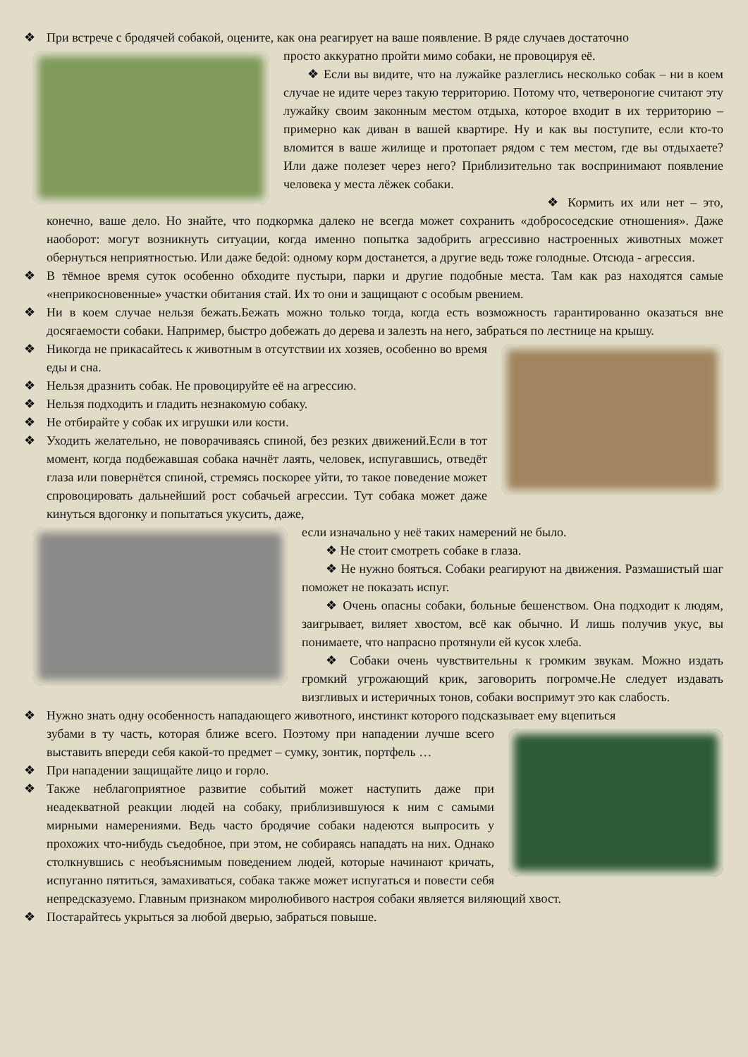❖ При встрече с бродячей собакой, оцените, как она реагирует на ваше появление. В ряде случаев достаточно
просто аккуратно пройти мимо собаки, не провоцируя её.
❖ Если вы видите, что на лужайке разлеглись несколько собак – ни в коем случае не идите через такую территорию. Потому что, четвероногие считают эту лужайку своим законным местом отдыха, которое входит в их территорию – примерно как диван в вашей квартире. Ну и как вы поступите, если кто-то вломится в ваше жилище и протопает рядом с тем местом, где вы отдыхаете? Или даже полезет через него? Приблизительно так воспринимают появление человека у места лёжек собаки.
❖ Кормить их или нет – это, конечно, ваше дело. Но знайте, что подкормка далеко не всегда может сохранить «добрососедские отношения». Даже наоборот: могут возникнуть ситуации, когда именно попытка задобрить агрессивно настроенных животных может обернуться неприятностью. Или даже бедой: одному корм достанется, а другие ведь тоже голодные. Отсюда - агрессия.
❖ В тёмное время суток особенно обходите пустыри, парки и другие подобные места. Там как раз находятся самые «неприкосновенные» участки обитания стай. Их то они и защищают с особым рвением.
❖ Ни в коем случае нельзя бежать.Бежать можно только тогда, когда есть возможность гарантированно оказаться вне досягаемости собаки. Например, быстро добежать до дерева и залезть на него, забраться по лестнице на крышу.
❖ Никогда не прикасайтесь к животным в отсутствии их хозяев, особенно во время еды и сна.
❖ Нельзя дразнить собак. Не провоцируйте её на агрессию.
❖ Нельзя подходить и гладить незнакомую собаку.
❖ Не отбирайте у собак их игрушки или кости.
❖ Уходить желательно, не поворачиваясь спиной, без резких движений.Если в тот момент, когда подбежавшая собака начнёт лаять, человек, испугавшись, отведёт глаза или повернётся спиной, стремясь поскорее уйти, то такое поведение может спровоцировать дальнейший рост собачьей агрессии. Тут собака может даже кинуться вдогонку и попытаться укусить, даже,
если изначально у неё таких намерений не было.
❖ Не стоит смотреть собаке в глаза.
❖ Не нужно бояться. Собаки реагируют на движения. Размашистый шаг поможет не показать испуг.
❖ Очень опасны собаки, больные бешенством. Она подходит к людям, заигрывает, виляет хвостом, всё как обычно. И лишь получив укус, вы понимаете, что напрасно протянули ей кусок хлеба.
❖ Собаки очень чувствительны к громким звукам. Можно издать громкий угрожающий крик, заговорить погромче.Не следует издавать визгливых и истеричных тонов, собаки воспримут это как слабость.
❖ Нужно знать одну особенность нападающего животного, инстинкт которого подсказывает ему вцепиться
зубами в ту часть, которая ближе всего. Поэтому при нападении лучше всего выставить впереди себя какой-то предмет – сумку, зонтик, портфель …
❖ При нападении защищайте лицо и горло.
❖ Также неблагоприятное развитие событий может наступить даже при неадекватной реакции людей на собаку, приблизившуюся к ним с самыми мирными намерениями. Ведь часто бродячие собаки надеются выпросить у прохожих что-нибудь съедобное, при этом, не собираясь нападать на них. Однако столкнувшись с необъяснимым поведением людей, которые начинают кричать, испуганно пятиться, замахиваться, собака также может испугаться и повести себя непредсказуемо. Главным признаком миролюбивого настроя собаки является виляющий хвост.
❖ Постарайтесь укрыться за любой дверью, забраться повыше.